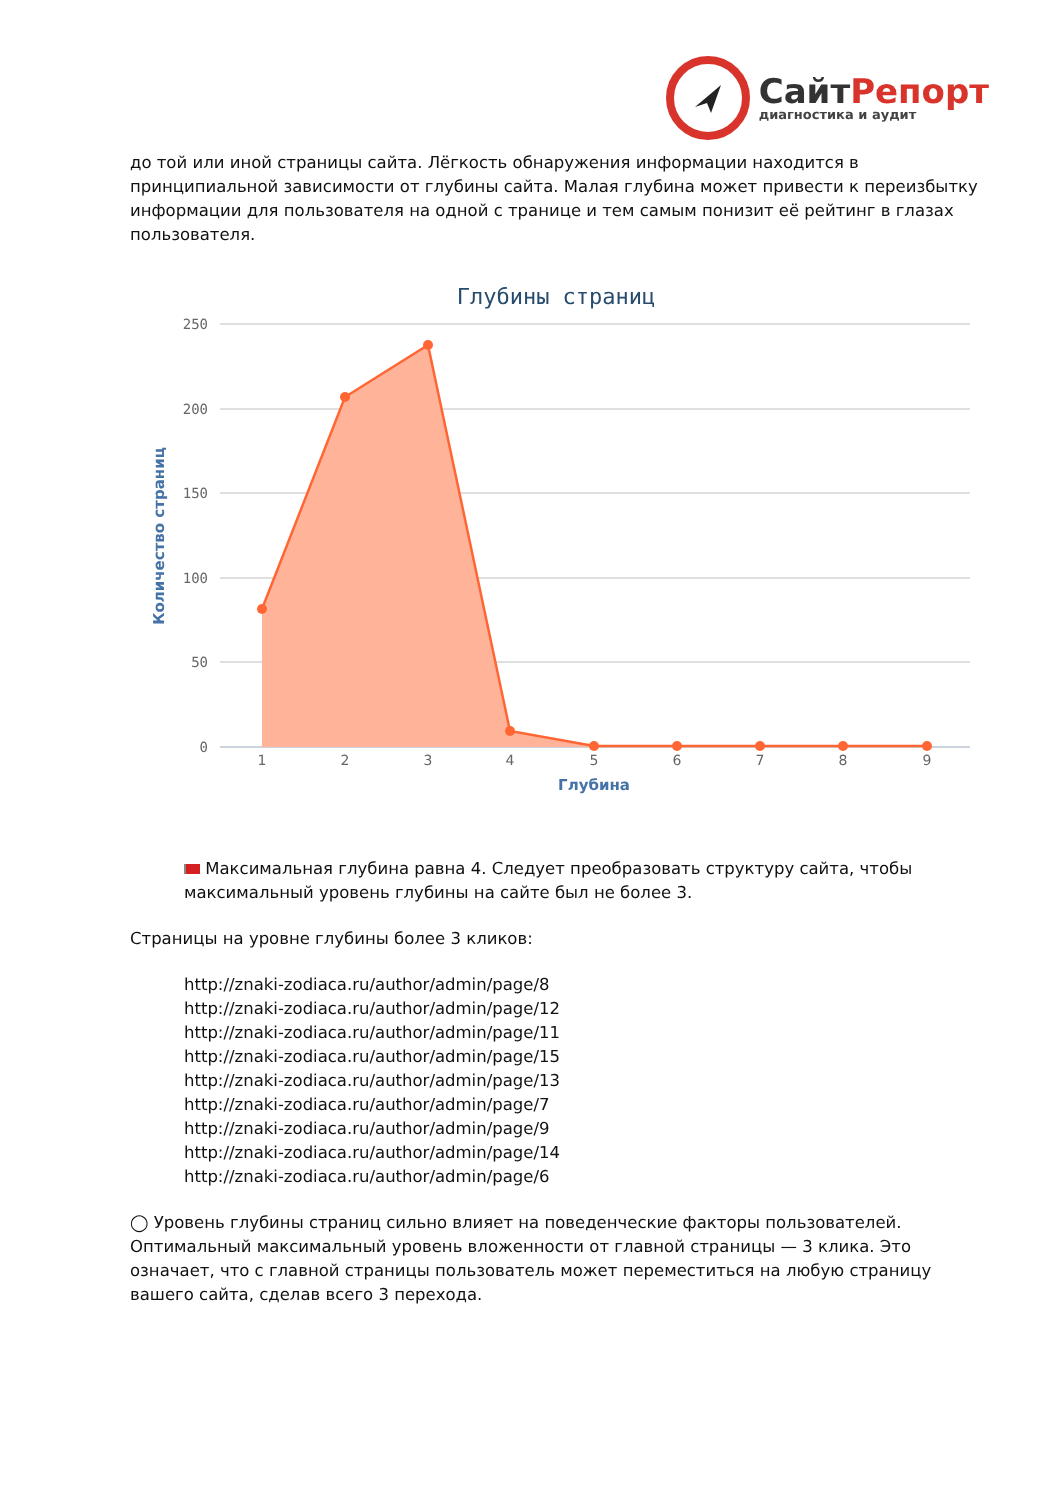СайтРепорт
диагностика и аудит
до той или иной страницы сайта. Лёгкость обнаружения информации находится в принципиальной зависимости от глубины сайта. Малая глубина может привести к переизбытку информации для пользователя на одной с транице и тем самым понизит её рейтинг в глазах пользователя.
Глубины страниц
250
200
150
100
50
0
Количество страниц
1
2
3
4
5
6
7
8
9
Глубина
Максимальная глубина равна 4. Следует преобразовать структуру сайта, чтобы максимальный уровень глубины на сайте был не более 3.
Страницы на уровне глубины более 3 кликов:
http://znaki-zodiaca.ru/author/admin/page/8
http://znaki-zodiaca.ru/author/admin/page/12
http://znaki-zodiaca.ru/author/admin/page/11
http://znaki-zodiaca.ru/author/admin/page/15
http://znaki-zodiaca.ru/author/admin/page/13
http://znaki-zodiaca.ru/author/admin/page/7
http://znaki-zodiaca.ru/author/admin/page/9
http://znaki-zodiaca.ru/author/admin/page/14
http://znaki-zodiaca.ru/author/admin/page/6
◯ Уровень глубины страниц сильно влияет на поведенческие факторы пользователей. Оптимальный максимальный уровень вложенности от главной страницы — 3 клика. Это означает, что с главной страницы пользователь может переместиться на любую страницу вашего сайта, сделав всего 3 перехода.